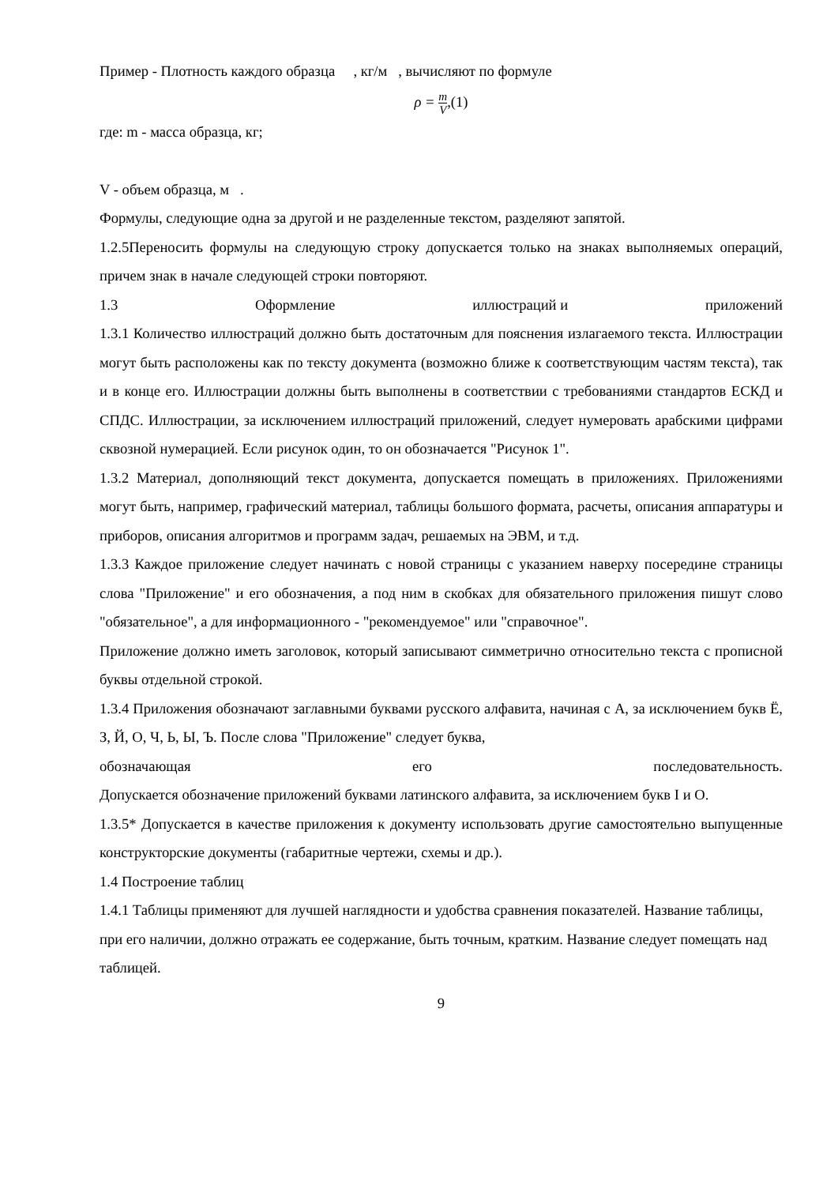Пример - Плотность каждого образца , кг/м , вычисляют по формуле
ρ = m V,(1)
где: m - масса образца, кг;
V - объем образца, м .
Формулы, следующие одна за другой и не разделенные текстом, разделяют запятой.
1.2.5Переносить формулы на следующую строку допускается только на знаках выполняемых операций, причем знак в начале следующей строки повторяют.
1.3 Оформление иллюстраций и приложений
1.3.1 Количество иллюстраций должно быть достаточным для пояснения излагаемого текста. Иллюстрации могут быть расположены как по тексту документа (возможно ближе к соответствующим частям текста), так и в конце его. Иллюстрации должны быть выполнены в соответствии с требованиями стандартов ЕСКД и СПДС. Иллюстрации, за исключением иллюстраций приложений, следует нумеровать арабскими цифрами сквозной нумерацией. Если рисунок один, то он обозначается "Рисунок 1".
1.3.2 Материал, дополняющий текст документа, допускается помещать в приложениях. Приложениями могут быть, например, графический материал, таблицы большого формата, расчеты, описания аппаратуры и приборов, описания алгоритмов и программ задач, решаемых на ЭВМ, и т.д.
1.3.3 Каждое приложение следует начинать с новой страницы с указанием наверху посередине страницы слова "Приложение" и его обозначения, а под ним в скобках для обязательного приложения пишут слово "обязательное", а для информационного - "рекомендуемое" или "справочное".
Приложение должно иметь заголовок, который записывают симметрично относительно текста с прописной буквы отдельной строкой.
1.3.4 Приложения обозначают заглавными буквами русского алфавита, начиная с А, за исключением букв Ё, З, Й, О, Ч, Ь, Ы, Ъ. После слова "Приложение" следует буква,
обозначающая его последовательность.
Допускается обозначение приложений буквами латинского алфавита, за исключением букв I и O.
1.3.5* Допускается в качестве приложения к документу использовать другие самостоятельно выпущенные конструкторские документы (габаритные чертежи, схемы и др.).
1.4 Построение таблиц
1.4.1 Таблицы применяют для лучшей наглядности и удобства сравнения показателей. Название таблицы, при его наличии, должно отражать ее содержание, быть точным, кратким. Название следует помещать над таблицей.
9